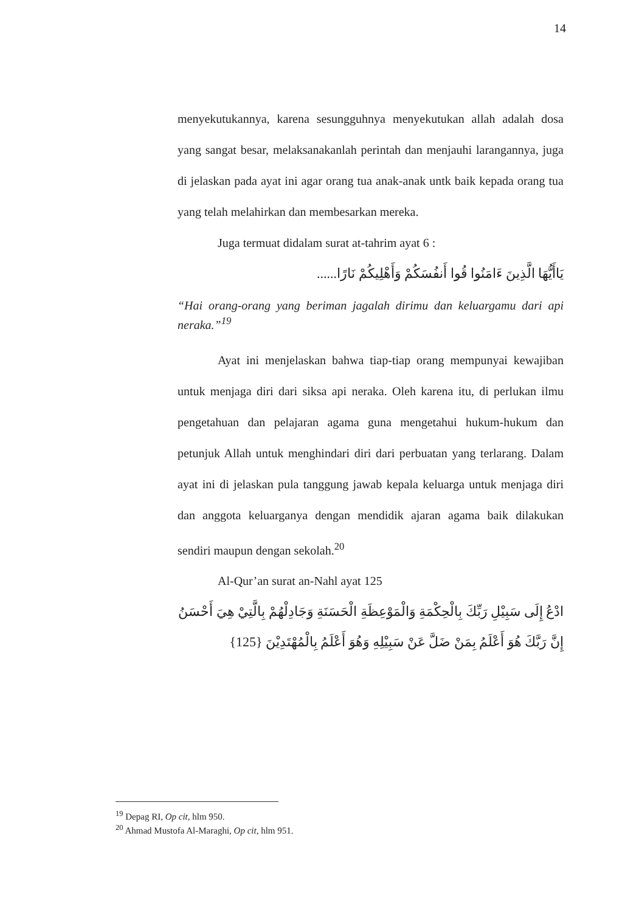14
menyekutukannya, karena sesungguhnya menyekutukan allah adalah dosa yang sangat besar, melaksanakanlah perintah dan menjauhi larangannya, juga di jelaskan pada ayat ini agar orang tua anak-anak untk baik kepada orang tua yang telah melahirkan dan membesarkan mereka.
Juga termuat didalam surat at-tahrim ayat 6 :
يَاأَيُّهَا الَّذِينَ ءَامَنُوا قُوا أَنفُسَكُمْ وَأَهْلِيكُمْ نَارًا......
“Hai orang-orang yang beriman jagalah dirimu dan keluargamu dari api neraka.”<sup>19</sup>
Ayat ini menjelaskan bahwa tiap-tiap orang mempunyai kewajiban untuk menjaga diri dari siksa api neraka. Oleh karena itu, di perlukan ilmu pengetahuan dan pelajaran agama guna mengetahui hukum-hukum dan petunjuk Allah untuk menghindari diri dari perbuatan yang terlarang. Dalam ayat ini di jelaskan pula tanggung jawab kepala keluarga untuk menjaga diri dan anggota keluarganya dengan mendidik ajaran agama baik dilakukan sendiri maupun dengan sekolah.<sup>20</sup>
Al-Qur’an surat an-Nahl ayat 125
ادْعُ إِلَى سَبِيْلِ رَبِّكَ بِالْحِكْمَةِ وَالْمَوْعِظَةِ الْحَسَنَةِ وَجَادِلْهُمْ بِالَّتِيْ هِيَ أَحْسَنُ إِنَّ رَبَّكَ هُوَ أَعْلَمُ بِمَنْ ضَلَّ عَنْ سَبِيْلِهِ وَهُوَ أَعْلَمُ بِالْمُهْتَدِيْنَ {125}
<sup>19</sup> Depag RI, Op cit, hlm 950.
<sup>20</sup> Ahmad Mustofa Al-Maraghi, Op cit, hlm 951.